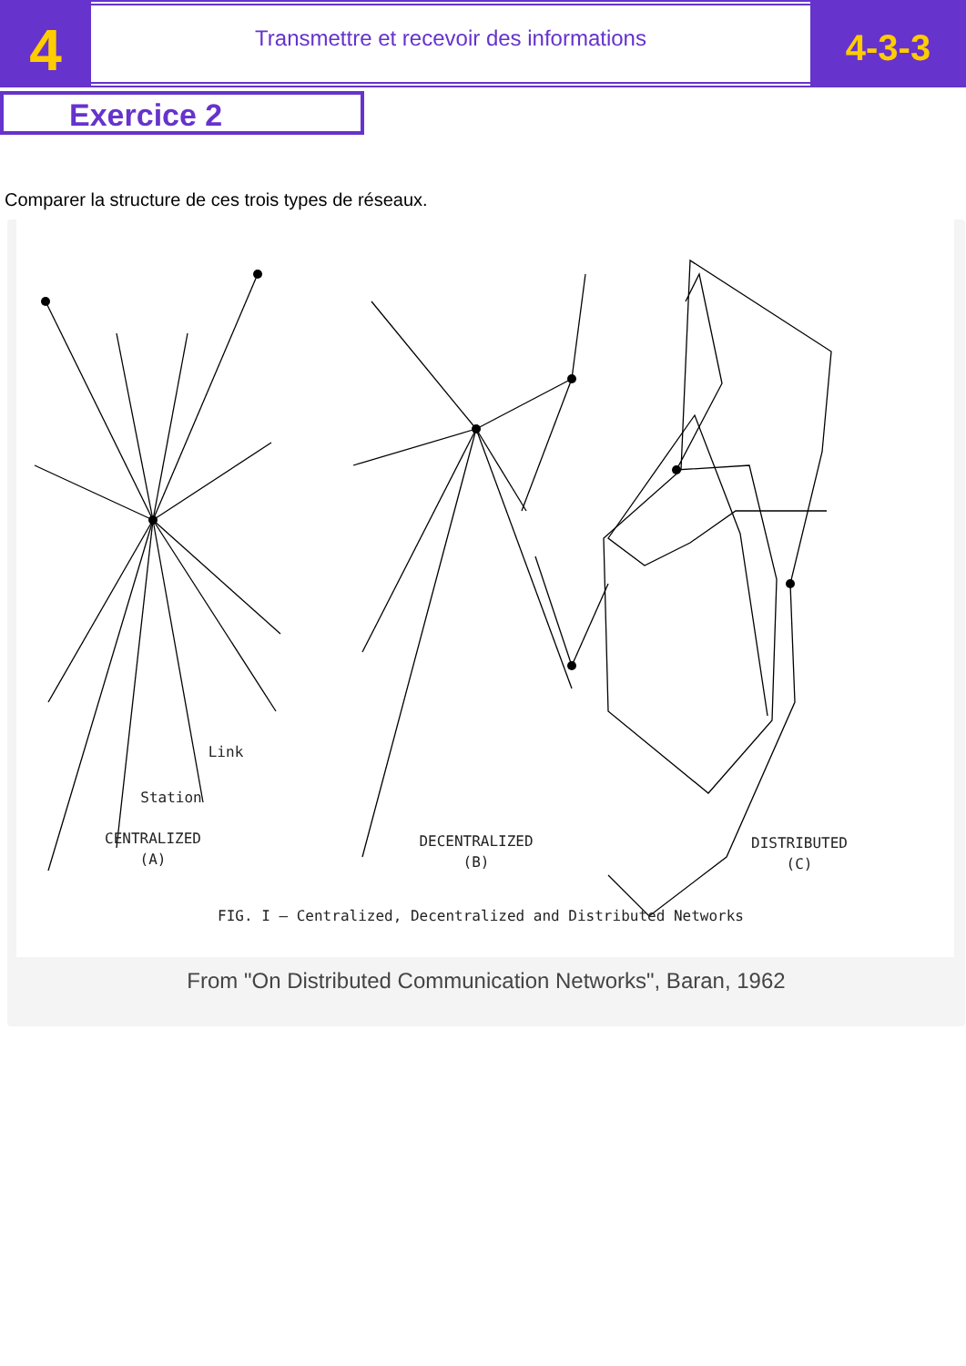4
Transmettre et recevoir des informations
4-3-3
Exercice 2
Comparer la structure de ces trois types de réseaux.
Link
Station
CENTRALIZED
(A)
DECENTRALIZED
(B)
DISTRIBUTED
(C)
FIG. I — Centralized, Decentralized and Distributed Networks
From "On Distributed Communication Networks", Baran, 1962